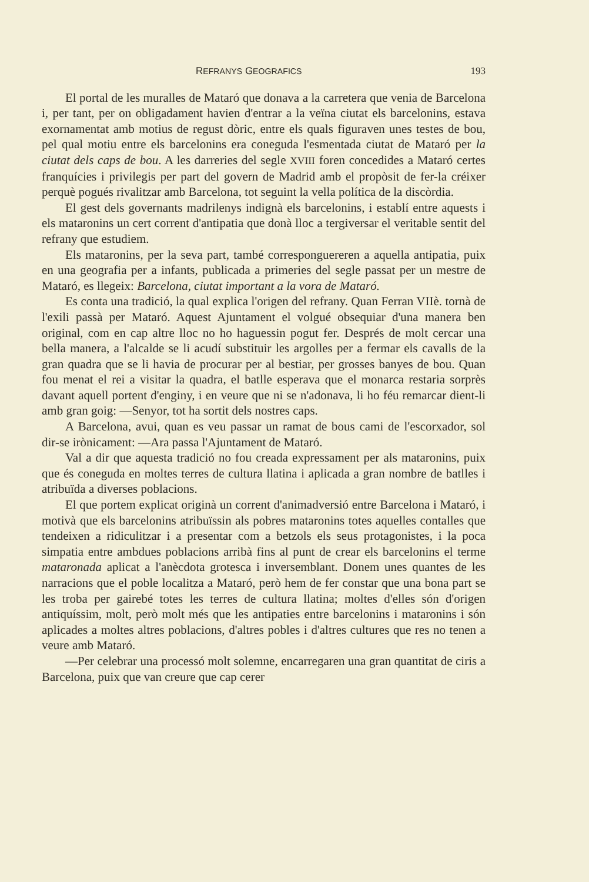REFRANYS GEOGRAFICS 193
El portal de les muralles de Mataró que donava a la carretera que venia de Barcelona i, per tant, per on obligadament havien d'entrar a la veïna ciutat els barcelonins, estava exornamentat amb motius de regust dòric, entre els quals figuraven unes testes de bou, pel qual motiu entre els barcelonins era coneguda l'esmentada ciutat de Mataró per la ciutat dels caps de bou. A les darreries del segle XVIII foren concedides a Mataró certes franquícies i privilegis per part del govern de Madrid amb el propòsit de fer-la créixer perquè pogués rivalitzar amb Barcelona, tot seguint la vella política de la discòrdia.
El gest dels governants madrilenys indignà els barcelonins, i establí entre aquests i els mataronins un cert corrent d'antipatia que donà lloc a tergiversar el veritable sentit del refrany que estudiem.
Els mataronins, per la seva part, també corresponguereren a aquella antipatia, puix en una geografia per a infants, publicada a primeries del segle passat per un mestre de Mataró, es llegeix: Barcelona, ciutat important a la vora de Mataró.
Es conta una tradició, la qual explica l'origen del refrany. Quan Ferran VIIè. tornà de l'exili passà per Mataró. Aquest Ajuntament el volgué obsequiar d'una manera ben original, com en cap altre lloc no ho haguessin pogut fer. Després de molt cercar una bella manera, a l'alcalde se li acudí substituir les argolles per a fermar els cavalls de la gran quadra que se li havia de procurar per al bestiar, per grosses banyes de bou. Quan fou menat el rei a visitar la quadra, el batlle esperava que el monarca restaria sorprès davant aquell portent d'enginy, i en veure que ni se n'adonava, li ho féu remarcar dient-li amb gran goig: —Senyor, tot ha sortit dels nostres caps.
A Barcelona, avui, quan es veu passar un ramat de bous cami de l'escorxador, sol dir-se irònicament: —Ara passa l'Ajuntament de Mataró.
Val a dir que aquesta tradició no fou creada expressament per als mataronins, puix que és coneguda en moltes terres de cultura llatina i aplicada a gran nombre de batlles i atribuïda a diverses poblacions.
El que portem explicat originà un corrent d'animadversió entre Barcelona i Mataró, i motivà que els barcelonins atribuïssin als pobres mataronins totes aquelles contalles que tendeixen a ridiculitzar i a presentar com a betzols els seus protagonistes, i la poca simpatia entre ambdues poblacions arribà fins al punt de crear els barcelonins el terme mataronada aplicat a l'anècdota grotesca i inversemblant. Donem unes quantes de les narracions que el poble localitza a Mataró, però hem de fer constar que una bona part se les troba per gairebé totes les terres de cultura llatina; moltes d'elles són d'origen antiquíssim, molt, però molt més que les antipaties entre barcelonins i mataronins i són aplicades a moltes altres poblacions, d'altres pobles i d'altres cultures que res no tenen a veure amb Mataró.
—Per celebrar una processó molt solemne, encarregaren una gran quantitat de ciris a Barcelona, puix que van creure que cap cerer